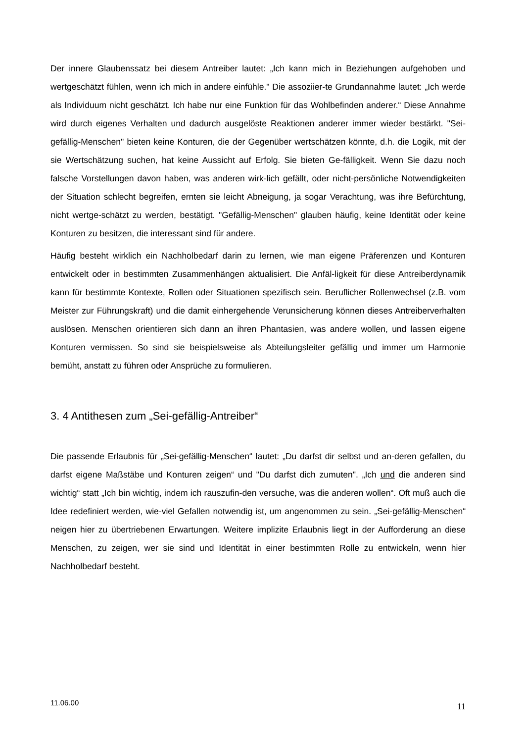Der innere Glaubenssatz bei diesem Antreiber lautet: „Ich kann mich in Beziehungen aufgehoben und wertgeschätzt fühlen, wenn ich mich in andere einfühle." Die assoziier-te Grundannahme lautet: „Ich werde als Individuum nicht geschätzt. Ich habe nur eine Funktion für das Wohlbefinden anderer.“ Diese Annahme wird durch eigenes Verhalten und dadurch ausgelöste Reaktionen anderer immer wieder bestärkt. "Sei-gefällig-Menschen" bieten keine Konturen, die der Gegenüber wertschätzen könnte, d.h. die Logik, mit der sie Wertschätzung suchen, hat keine Aussicht auf Erfolg. Sie bieten Ge-fälligkeit. Wenn Sie dazu noch falsche Vorstellungen davon haben, was anderen wirk-lich gefällt, oder nicht-persönliche Notwendigkeiten der Situation schlecht begreifen, ernten sie leicht Abneigung, ja sogar Verachtung, was ihre Befürchtung, nicht wertge-schätzt zu werden, bestätigt. "Gefällig-Menschen" glauben häufig, keine Identität oder keine Konturen zu besitzen, die interessant sind für andere.
Häufig besteht wirklich ein Nachholbedarf darin zu lernen, wie man eigene Präferenzen und Konturen entwickelt oder in bestimmten Zusammenhängen aktualisiert. Die Anfäl-ligkeit für diese Antreiberdynamik kann für bestimmte Kontexte, Rollen oder Situationen spezifisch sein. Beruflicher Rollenwechsel (z.B. vom Meister zur Führungskraft) und die damit einhergehende Verunsicherung können dieses Antreiberverhalten auslösen. Menschen orientieren sich dann an ihren Phantasien, was andere wollen, und lassen eigene Konturen vermissen. So sind sie beispielsweise als Abteilungsleiter gefällig und immer um Harmonie bemüht, anstatt zu führen oder Ansprüche zu formulieren.
3. 4 Antithesen zum „Sei-gefällig-Antreiber“
Die passende Erlaubnis für „Sei-gefällig-Menschen“ lautet: „Du darfst dir selbst und an-deren gefallen, du darfst eigene Maßstäbe und Konturen zeigen“ und "Du darfst dich zumuten". „Ich und die anderen sind wichtig“ statt „Ich bin wichtig, indem ich rauszufin-den versuche, was die anderen wollen“. Oft muß auch die Idee redefiniert werden, wie-viel Gefallen notwendig ist, um angenommen zu sein. „Sei-gefällig-Menschen“ neigen hier zu übertriebenen Erwartungen. Weitere implizite Erlaubnis liegt in der Aufforderung an diese Menschen, zu zeigen, wer sie sind und Identität in einer bestimmten Rolle zu entwickeln, wenn hier Nachholbedarf besteht.
11.06.00 11